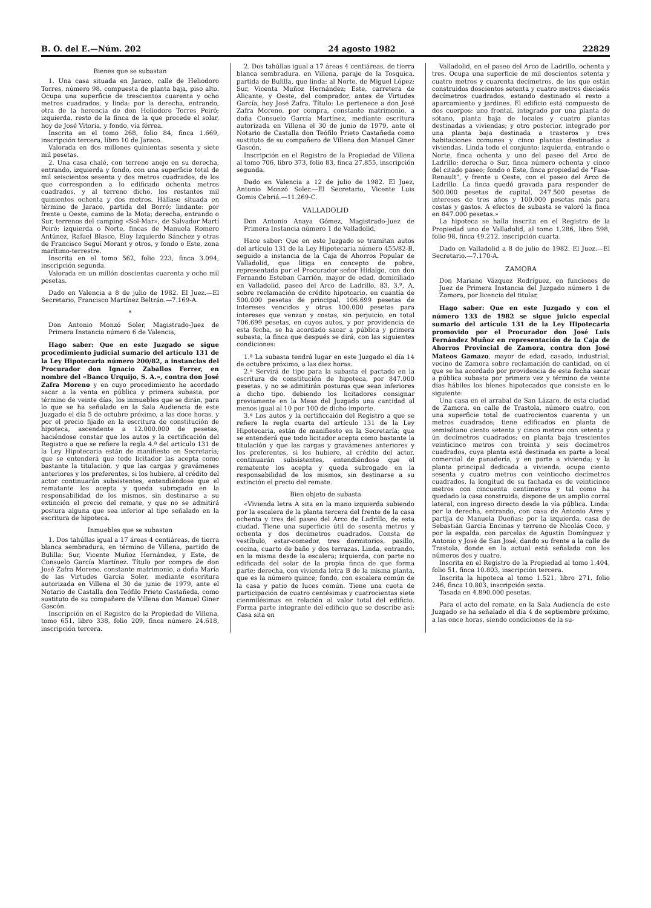B. O. del E.—Núm. 202 24 agosto 1982 22829
Bienes que se subastan
1. Una casa situada en Jaraco, calle de Heliodoro Torres, número 98, compuesta de planta baja, piso alto. Ocupa una superficie de trescientos cuarenta y ocho metros cuadrados, y linda: por la derecha, entrando, otra de la herencia de don Heliodoro Torres Peiró; izquierda, resto de la finca de la que procede el solar, hoy de José Vitoria, y fondo, vía férrea.
Inscrita en el tomo 268, folio 84, finca 1.669, inscripción tercera, libro 10 de Jaraco.
Valorada en dos millones quinientas sesenta y siete mil pesetas.
2. Una casa chalé, con terreno anejo en su derecha, entrando, izquierda y fondo, con una superficie total de mil seiscientos sesenta y dos metros cuadrados, de los que corresponden a lo edificado ochenta metros cuadrados, y al terreno dicho, los restantes mil quinientos ochenta y dos metros. Hállase situada en término de Jaraco, partida del Borró; lindante: por frente u Oeste, camino de la Mota; derecha, entrando o Sur, terrenos del camping «Sol-Mar», de Salvador Martí Peiró; izquierda o Norte, fincas de Manuela Romero Antúnez, Rafael Blasco, Eloy Izquierdo Sánchez y otras de Francisco Seguí Morant y otros, y fondo o Este, zona marítimo-terrestre.
Inscrita en el tomo 562, folio 223, finca 3.094, inscripción segunda.
Valorada en un millón doscientas cuarenta y ocho mil pesetas.
Dado en Valencia a 8 de julio de 1982. El Juez.—El Secretario, Francisco Martínez Beltrán.—7.169-A.
*
Don Antonio Monzó Soler, Magistrado-Juez de Primera Instancia número 6 de Valencia,
Hago saber: Que en este Juzgado se sigue procedimiento judicial sumario del artículo 131 de la Ley Hipotecaria número 200/82, a instancias del Procurador don Ignacio Zaballos Ferrer, en nombre del «Banco Urquijo, S. A.», contra don José Zafra Moreno y en cuyo procedimiento he acordado sacar a la venta en pública y primera subasta, por término de veinte días, los inmuebles que se dirán, para lo que se ha señalado en la Sala Audiencia de este Juzgado el día 5 de octubre próximo, a las doce horas, y por el precio fijado en la escritura de constitución de hipoteca, ascendente a 12.000.000 de pesetas, haciéndose constar que los autos y la certificación del Registro a que se refiere la regla 4.ª del artículo 131 de la Ley Hipotecaria están de manifiesto en Secretaría; que se entenderá que todo licitador las acepta como bastante la titulación, y que las cargas y gravámenes anteriores y los preferentes, si los hubiere, al crédito del actor continuarán subsistentes, entendiéndose que el rematante los acepta y queda subrogado en la responsabilidad de los mismos, sin destinarse a su extinción el precio del remate, y que no se admitirá postura alguna que sea inferior al tipo señalado en la escritura de hipoteca.
Inmuebles que se subastan
1. Dos tahúllas igual a 17 áreas 4 centiáreas, de tierra blanca sembradura, en término de Villena, partido de Bulilla; Sur, Vicente Muñoz Hernández, y Este, de Consuelo García Martínez. Título por compra de don José Zafra Moreno, constante matrimonio, a doña María de las Virtudes García Soler, mediante escritura autorizada en Villena el 30 de junio de 1979, ante el Notario de Castalla don Teófilo Prieto Castañeda, como sustituto de su compañero de Villena don Manuel Giner Gascón.
Inscripción en el Registro de la Propiedad de Villena, tomo 651, libro 338, folio 209, finca número 24.618, inscripción tercera.
2. Dos tahúllas igual a 17 áreas 4 centiáreas, de tierra blanca sembradura, en Villena, paraje de la Tosquica, partida de Bulilla, que linda: al Norte, de Miguel López; Sur, Vicenta Muñoz Hernández; Este, carretera de Alicante, y Oeste, del comprador, antes de Virtudes García, hoy José Zafra. Título: Le pertenece a don José Zafra Moreno, por compra, constante matrimonio, a doña Consuelo García Martínez, mediante escritura autorizada en Villena el 30 de junio de 1979, ante el Notario de Castalla don Teófilo Prieto Castañeda como sustituto de su compañero de Villena don Manuel Giner Gascón.
Inscripción en el Registro de la Propiedad de Villena al tomo 706, libro 373, folio 83, finca 27.855, inscripción segunda.
Dado en Valencia a 12 de julio de 1982. El Juez, Antonio Monzó Soler.—El Secretario, Vicente Luis Gomis Cebriá.—11.269-C.
VALLADOLID
Don Antonio Anaya Gómez, Magistrado-Juez de Primera Instancia número 1 de Valladolid,
Hace saber: Que en este Juzgado se tramitan autos del artículo 131 de la Ley Hipotecaria número 455/82-B, seguido a instancia de la Caja de Ahorros Popular de Valladolid, que litiga en concepto de pobre, representada por el Procurador señor Hidalgo, con don Fernando Esteban Carrión, mayor de edad, domiciliado en Valladolid, paseo del Arco de Ladrillo, 83, 3.º, A, sobre reclamación de crédito hipotcario, en cuantía de 500.000 pesetas de principal, 106.699 pesetas de intereses vencidos y otras 100.000 pesetas para intereses que venzan y costas, sin perjuicio, en total 706.699 pesetas, en cuyos autos, y por providencia de esta fecha, se ha acordado sacar a pública y primera subasta, la finca que después se dirá, con las siguientes condiciones:
1.ª La subasta tendrá lugar en este Juzgado el día 14 de octubre próximo, a las diez horas.
2.ª Servirá de tipo para la subasta el pactado en la escritura de constitución de hipoteca, por 847.000 pesetas, y no se admitirán posturas que sean inferiores a dicho tipo, debiendo los licitadores consignar previamente en la Mesa del Juzgado una cantidad al menos igual al 10 por 100 de dicho importe.
3.ª Los autos y la certificcaión del Registro a que se refiere la regla cuarta del artículo 131 de la Ley Hipotecaria, están de manifiesto en la Secretaría; que se entenderá que todo licitador acepta como bastante la titulación y que las cargas y gravámenes anteriores y los preferentes, si los hubiere, al crédito del actor, continuarán subsistentes, entendiéndose que el rematente los acepta y queda subrogado en la responsabilidad de los mismos, sin destinarse a su extinción el precio del remate.
Bien objeto de subasta
«Vivienda letra A sita en la mano izquierda subiendo por la escalera de la planta tercera del frente de la casa ochenta y tres del paseo del Arco de Ladrillo, de esta ciudad. Tiene una superficie útil de sesenta metros y ochenta y dos decímetros cuadrados. Consta de vestíbulo, estar-comedor, tres dormitorios, pasillo, cocina, cuarto de baño y dos terrazas. Linda, entrando, en la misma desde la escalera; izquierda, con parte no edificada del solar de la propia finca de que forma parte; derecha, con vivienda letra B de la misma planta, que es la número quince; fondo, con escalera común de la casa y patio de luces común. Tiene una cuota de participación de cuatro centésimas y cuatrocientas siete cienmilésimas en relación al valor total del edificio. Forma parte integrante del edificio que se describe así: Casa sita en
Valladolid, en el paseo del Arco de Ladrillo, ochenta y tres. Ocupa una superficie de mil doscientos setenta y cuatro metros y cuarenta decímetros, de los que están construidos doscientos setenta y cuatro metros dieciséis decímetros cuadrados, estando destinado el resto a aparcamiento y jardines. El edificio está compuesto de dos cuerpos: uno frontal, integrado por una planta de sótano, planta baja de locales y cuatro plantas destinadas a viviendas; y otro posterior, integrado por una planta baja destinada a trasteros y tres habitaciones comunes y cinco plantas destinadas a viviendas. Linda todo el conjunto: izquierda, entrando o Norte, finca ochenta y uno del paseo del Arco de Ladrillo; derecha o Sur, finca número ochenta y cinco del citado paseo; fondo o Este, finca propiedad de "Fasa-Renault", y frente u Oeste, con el paseo del Arco de Ladrillo. La finca quedó gravada para responder de 500.000 pesetas de capital, 247.500 pesetas de intereses de tres años y 100.000 pesetas más para costas y gastos. A efectos de subasta se valoró la finca en 847.000 pesetas.»
La hipoteca se halla inscrita en el Registro de la Propiedad uno de Valladolid, al tomo 1.286, libro 598, folio 98, finca 49.212, inscripción cuarta.
Dado en Valladolid a 8 de julio de 1982. El Juez.—El Secretario.—7.170-A.
ZAMORA
Don Mariano Vázquez Rodríguez, en funciones de Juez de Primera Instancia del Juzgado número 1 de Zamora, por licencia del titular,
Hago saber: Que en este Juzgado y con el número 133 de 1982 se sigue juicio especial sumario del artículo 131 de la Ley Hipotecaria promovido por el Procurador don José Luis Fernández Muñoz en representación de la Caja de Ahorros Provincial de Zamora, contra don José Mateos Gamazo, mayor de edad, casado, industrial, vecino de Zamora sobre reclamación de cantidad, en el que se ha acordado por providencia de esta fecha sacar a pública subasta por primera vez y término de veinte días hábiles los bienes hipotecados que consiste en lo siguiente:
Una casa en el arrabal de San Lázaro, de esta ciudad de Zamora, en calle de Trastola, número cuatro, con una superficie total de cuatrocientos cuarenta y un metros cuadrados; tiene edificados en planta de semisótano ciento setenta y cinco metros con setenta y ún decímetros cuadrados; en planta baja trescientos veinticinco metros con treinta y seis decímetros cuadrados, cuya planta está destinada en parte a local comercial de panadería, y en parte a vivienda; y la planta principal dedicada a vivienda, ocupa ciento sesenta y cuatro metros con veintiocho decímetros cuadrados, la longitud de su fachada es de veinticinco metros con cincuenta centímetros y tal como ha quedado la casa construida, dispone de un amplio corral lateral, con ingreso directo desde la vía pública. Linda: por la derecha, entrando, con casa de Antonio Ares y partija de Manuela Dueñas; por la izquierda, casa de Sebastián García Encinas y terreno de Nicolás Coco, y por la espalda, con parcelas de Agustín Domínguez y Antonio y José de San José, dando su frente a la calle de Trastola, donde en la actual está señalada con los números dos y cuatro.
Inscrita en el Registro de la Propiedad al tomo 1.404, folio 51, finca 10.803, inscripción tercera.
Inscrita la hipoteca al tomo 1.521, libro 271, folio 246, finca 10.803, inscripción sexta.
Tasada en 4.890.000 pesetas.
Para el acto del remate, en la Sala Audiencia de este Juzgado se ha señalado el día 4 de septiembre próximo, a las once horas, siendo condiciones de la su-